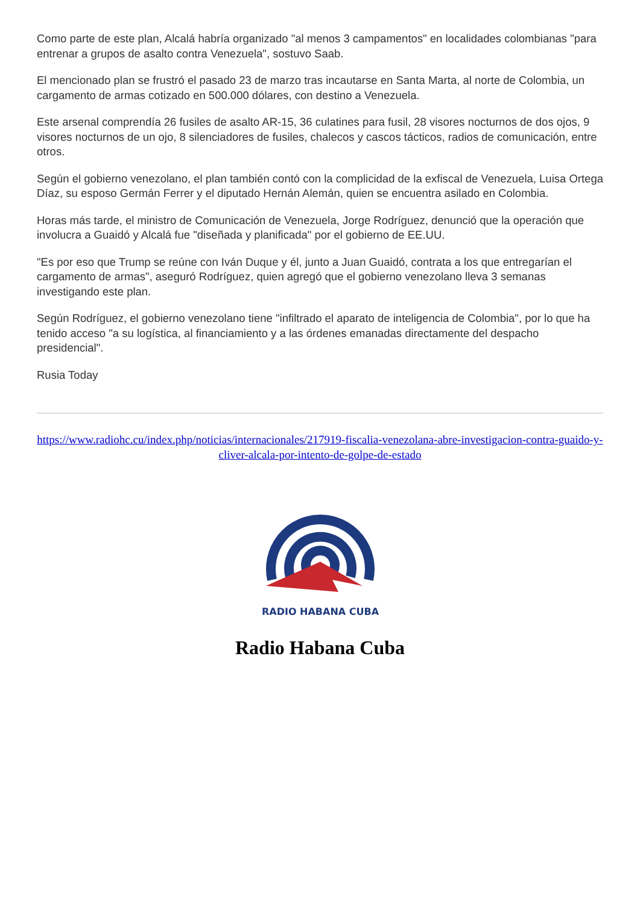Como parte de este plan, Alcalá habría organizado "al menos 3 campamentos" en localidades colombianas "para entrenar a grupos de asalto contra Venezuela", sostuvo Saab.
El mencionado plan se frustró el pasado 23 de marzo tras incautarse en Santa Marta, al norte de Colombia, un cargamento de armas cotizado en 500.000 dólares, con destino a Venezuela.
Este arsenal comprendía 26 fusiles de asalto AR-15, 36 culatines para fusil, 28 visores nocturnos de dos ojos, 9 visores nocturnos de un ojo, 8 silenciadores de fusiles, chalecos y cascos tácticos, radios de comunicación, entre otros.
Según el gobierno venezolano, el plan también contó con la complicidad de la exfiscal de Venezuela, Luisa Ortega Díaz, su esposo Germán Ferrer y el diputado Hernán Alemán, quien se encuentra asilado en Colombia.
Horas más tarde, el ministro de Comunicación de Venezuela, Jorge Rodríguez, denunció que la operación que involucra a Guaidó y Alcalá fue "diseñada y planificada" por el gobierno de EE.UU.
"Es por eso que Trump se reúne con Iván Duque y él, junto a Juan Guaidó, contrata a los que entregarían el cargamento de armas", aseguró Rodríguez, quien agregó que el gobierno venezolano lleva 3 semanas investigando este plan.
Según Rodríguez, el gobierno venezolano tiene "infiltrado el aparato de inteligencia de Colombia", por lo que ha tenido acceso "a su logística, al financiamiento y a las órdenes emanadas directamente del despacho presidencial".
Rusia Today
https://www.radiohc.cu/index.php/noticias/internacionales/217919-fiscalia-venezolana-abre-investigacion-contra-guaido-y-cliver-alcala-por-intento-de-golpe-de-estado
RADIO HABANA CUBA
Radio Habana Cuba